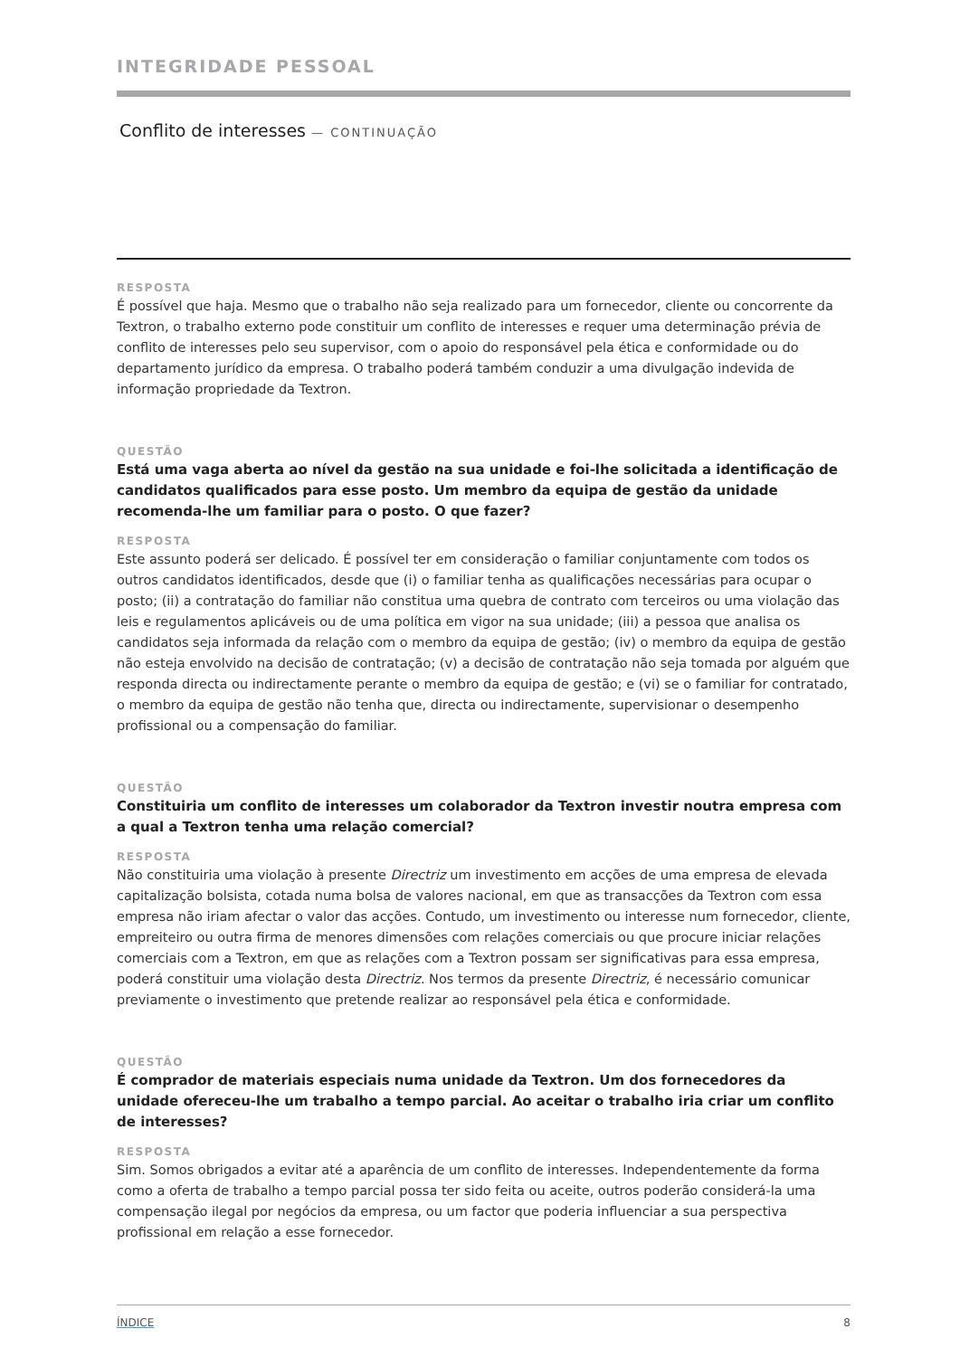INTEGRIDADE PESSOAL
Conflito de interesses — CONTINUAÇÃO
RESPOSTA
É possível que haja. Mesmo que o trabalho não seja realizado para um fornecedor, cliente ou concorrente da Textron, o trabalho externo pode constituir um conflito de interesses e requer uma determinação prévia de conflito de interesses pelo seu supervisor, com o apoio do responsável pela ética e conformidade ou do departamento jurídico da empresa. O trabalho poderá também conduzir a uma divulgação indevida de informação propriedade da Textron.
QUESTÃO
Está uma vaga aberta ao nível da gestão na sua unidade e foi-lhe solicitada a identificação de candidatos qualificados para esse posto. Um membro da equipa de gestão da unidade recomenda-lhe um familiar para o posto. O que fazer?
RESPOSTA
Este assunto poderá ser delicado. É possível ter em consideração o familiar conjuntamente com todos os outros candidatos identificados, desde que (i) o familiar tenha as qualificações necessárias para ocupar o posto; (ii) a contratação do familiar não constitua uma quebra de contrato com terceiros ou uma violação das leis e regulamentos aplicáveis ou de uma política em vigor na sua unidade; (iii) a pessoa que analisa os candidatos seja informada da relação com o membro da equipa de gestão; (iv) o membro da equipa de gestão não esteja envolvido na decisão de contratação; (v) a decisão de contratação não seja tomada por alguém que responda directa ou indirectamente perante o membro da equipa de gestão; e (vi) se o familiar for contratado, o membro da equipa de gestão não tenha que, directa ou indirectamente, supervisionar o desempenho profissional ou a compensação do familiar.
QUESTÃO
Constituiria um conflito de interesses um colaborador da Textron investir noutra empresa com a qual a Textron tenha uma relação comercial?
RESPOSTA
Não constituiria uma violação à presente Directriz um investimento em acções de uma empresa de elevada capitalização bolsista, cotada numa bolsa de valores nacional, em que as transacções da Textron com essa empresa não iriam afectar o valor das acções. Contudo, um investimento ou interesse num fornecedor, cliente, empreiteiro ou outra firma de menores dimensões com relações comerciais ou que procure iniciar relações comerciais com a Textron, em que as relações com a Textron possam ser significativas para essa empresa, poderá constituir uma violação desta Directriz. Nos termos da presente Directriz, é necessário comunicar previamente o investimento que pretende realizar ao responsável pela ética e conformidade.
QUESTÃO
É comprador de materiais especiais numa unidade da Textron. Um dos fornecedores da unidade ofereceu-lhe um trabalho a tempo parcial. Ao aceitar o trabalho iria criar um conflito de interesses?
RESPOSTA
Sim. Somos obrigados a evitar até a aparência de um conflito de interesses. Independentemente da forma como a oferta de trabalho a tempo parcial possa ter sido feita ou aceite, outros poderão considerá-la uma compensação ilegal por negócios da empresa, ou um factor que poderia influenciar a sua perspectiva profissional em relação a esse fornecedor.
ÍNDICE 8